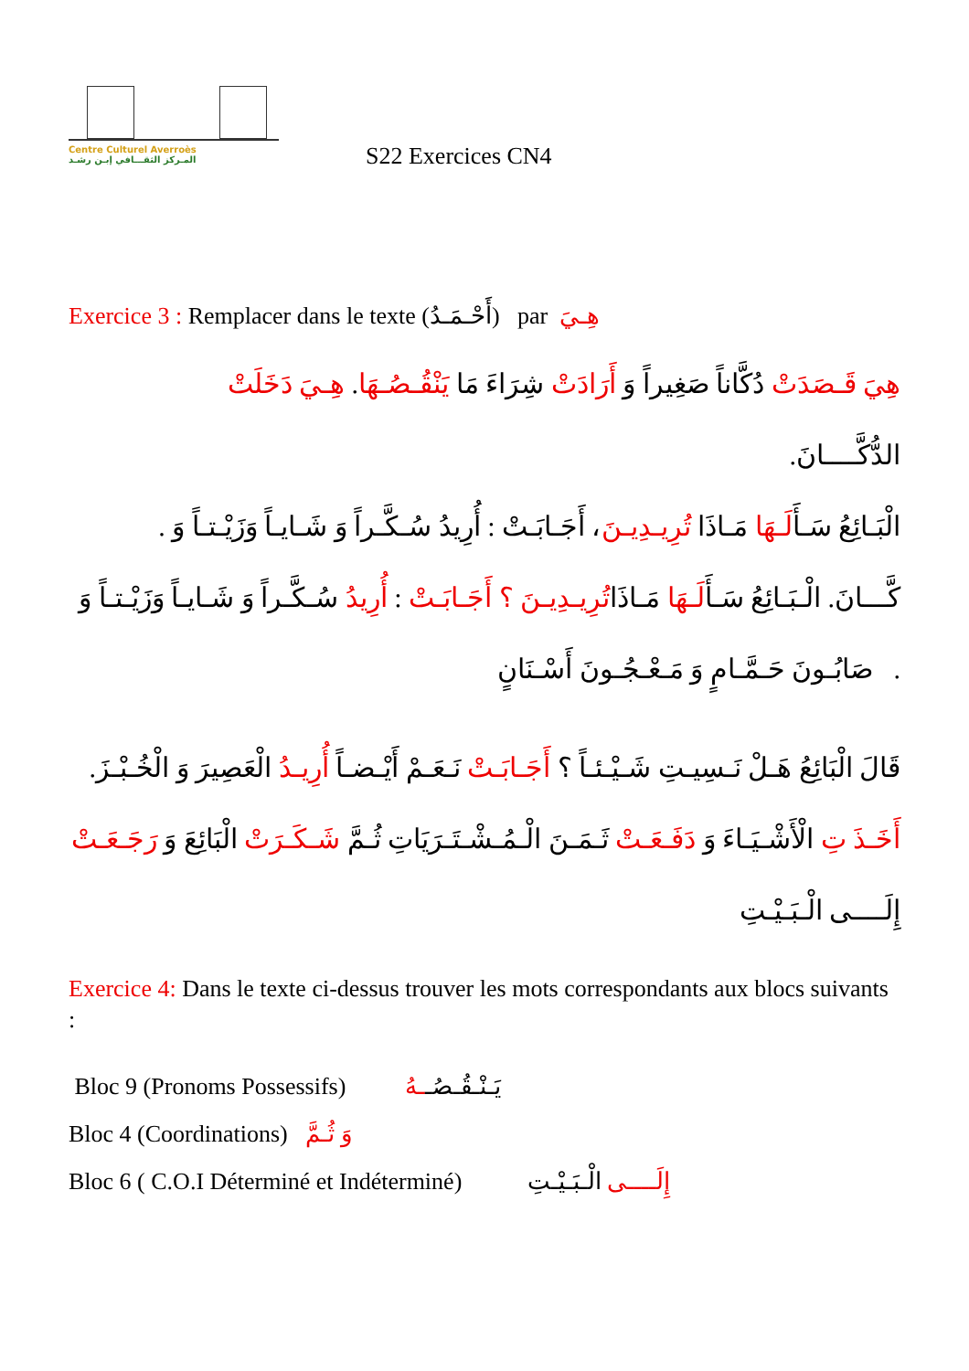Centre Culturel Averroès
المـركز الثقـــافي إبـن رشـد
S22 Exercices CN4
Exercice 3 : Remplacer dans le texte (أَحْـمَـدُ) par هِـيَ
هِيَ قَـصَدَتْ دُكَّاناً صَغِيراً وَ أَرَادَتْ شِرَاءَ مَا يَنْقُـصُـهَا. هِـيَ دَخَلَتْ
الدُّكَّــــانَ.
الْبَـائِعُ سَـأَلَـهَا مَـاذَا تُرِيـدِيـنَ، أَجَـابَـتْ : أُرِيدُ سُـكَّـراً وَ شَـايـاً وَزَيْـتـاً وَ .
كَّـــانَ. الْـبَـائِعُ سَـأَلَـهَا مَـاذَاتُرِيـدِيـنَ ؟ أَجَـابَـتْ : أُرِيدُ سُـكَّـراً وَ شَـايـاً وَزَيْـتـاً وَ
. صَابُـونَ حَـمَّـامٍ وَ مَـعْـجُـونَ أَسْـنَانٍ
قَالَ الْبَائِعُ هَـلْ نَـسِيـتِ شَـيْـئـاً ؟ أَجَـابَـتْ نَـعَـمْ أَيْـضـاً أُرِيـدُ الْعَصِيرَ وَ الْخُـبْـزَ.
أَخَـذَ تِ الْأَشْـيَـاءَ وَ دَفَـعَـتْ ثَـمَـنَ الْـمُـشْـتَـرَيَاتِ ثُـمَّ شَـكَـرَتْ الْبَائِعَ وَ رَجَـعَـتْ
إِلَــــى الْـبَـيْـتِ
Exercice 4: Dans le texte ci-dessus trouver les mots correspondants aux blocs suivants :
Bloc 9 (Pronoms Possessifs) يَـنْـقُـصُــهُ
Bloc 4 (Coordinations) وَ ثُـمَّ
Bloc 6 ( C.O.I Déterminé et Indéterminé) إِلَــــى الْـبَـيْـتِ